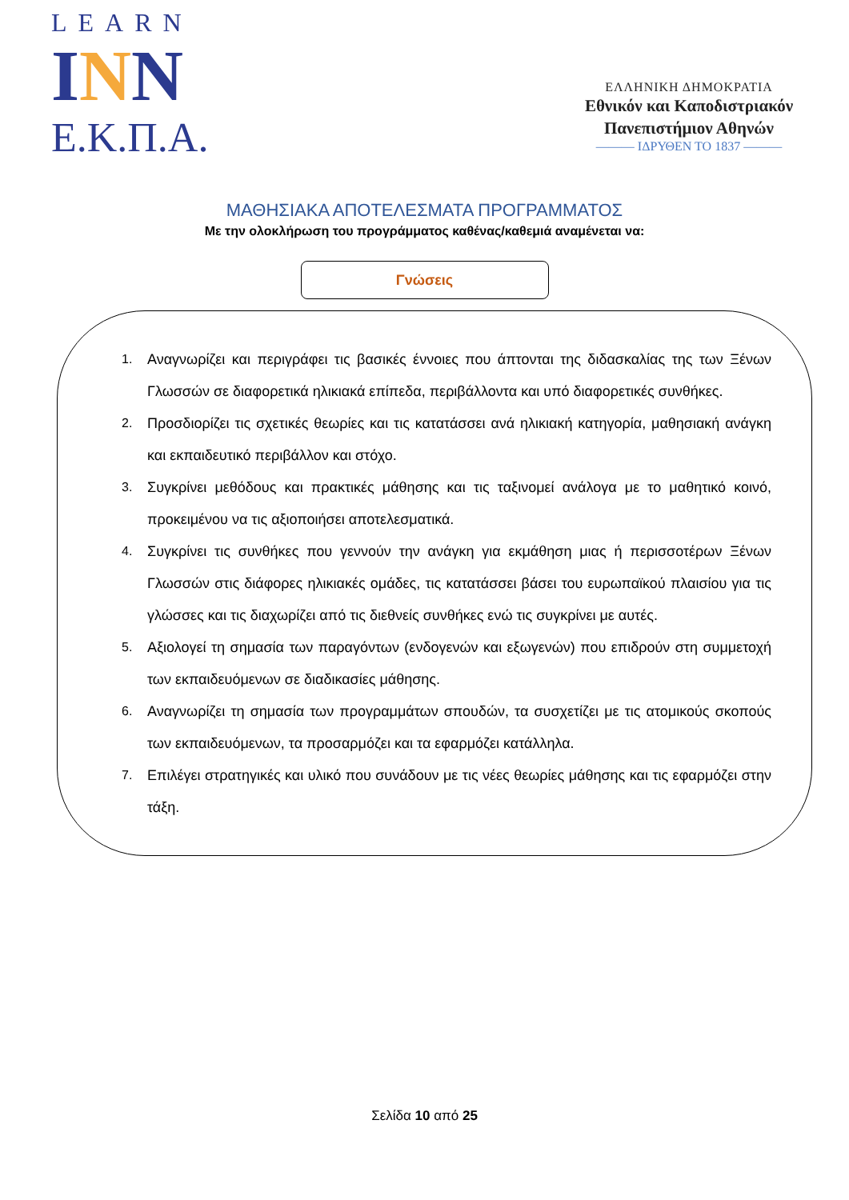LEARN
INN
Ε.Κ.Π.Α.
ΕΛΛΗΝΙΚΗ ΔΗΜΟΚΡΑΤΙΑ
Εθνικόν και Καποδιστριακόν
Πανεπιστήμιον Αθηνών
——— ΙΔΡΥΘΕΝ ΤΟ 1837 ———
ΜΑΘΗΣΙΑΚΑ ΑΠΟΤΕΛΕΣΜΑΤΑ ΠΡΟΓΡΑΜΜΑΤΟΣ
Με την ολοκλήρωση του προγράμματος καθένας/καθεμιά αναμένεται να:
Γνώσεις
1. Αναγνωρίζει και περιγράφει τις βασικές έννοιες που άπτονται της διδασκαλίας της των Ξένων Γλωσσών σε διαφορετικά ηλικιακά επίπεδα, περιβάλλοντα και υπό διαφορετικές συνθήκες.
2. Προσδιορίζει τις σχετικές θεωρίες και τις κατατάσσει ανά ηλικιακή κατηγορία, μαθησιακή ανάγκη και εκπαιδευτικό περιβάλλον και στόχο.
3. Συγκρίνει μεθόδους και πρακτικές μάθησης και τις ταξινομεί ανάλογα με το μαθητικό κοινό, προκειμένου να τις αξιοποιήσει αποτελεσματικά.
4. Συγκρίνει τις συνθήκες που γεννούν την ανάγκη για εκμάθηση μιας ή περισσοτέρων Ξένων Γλωσσών στις διάφορες ηλικιακές ομάδες, τις κατατάσσει βάσει του ευρωπαϊκού πλαισίου για τις γλώσσες και τις διαχωρίζει από τις διεθνείς συνθήκες ενώ τις συγκρίνει με αυτές.
5. Αξιολογεί τη σημασία των παραγόντων (ενδογενών και εξωγενών) που επιδρούν στη συμμετοχή των εκπαιδευόμενων σε διαδικασίες μάθησης.
6. Αναγνωρίζει τη σημασία των προγραμμάτων σπουδών, τα συσχετίζει με τις ατομικούς σκοπούς των εκπαιδευόμενων, τα προσαρμόζει και τα εφαρμόζει κατάλληλα.
7. Επιλέγει στρατηγικές και υλικό που συνάδουν με τις νέες θεωρίες μάθησης και τις εφαρμόζει στην τάξη.
Σελίδα 10 από 25